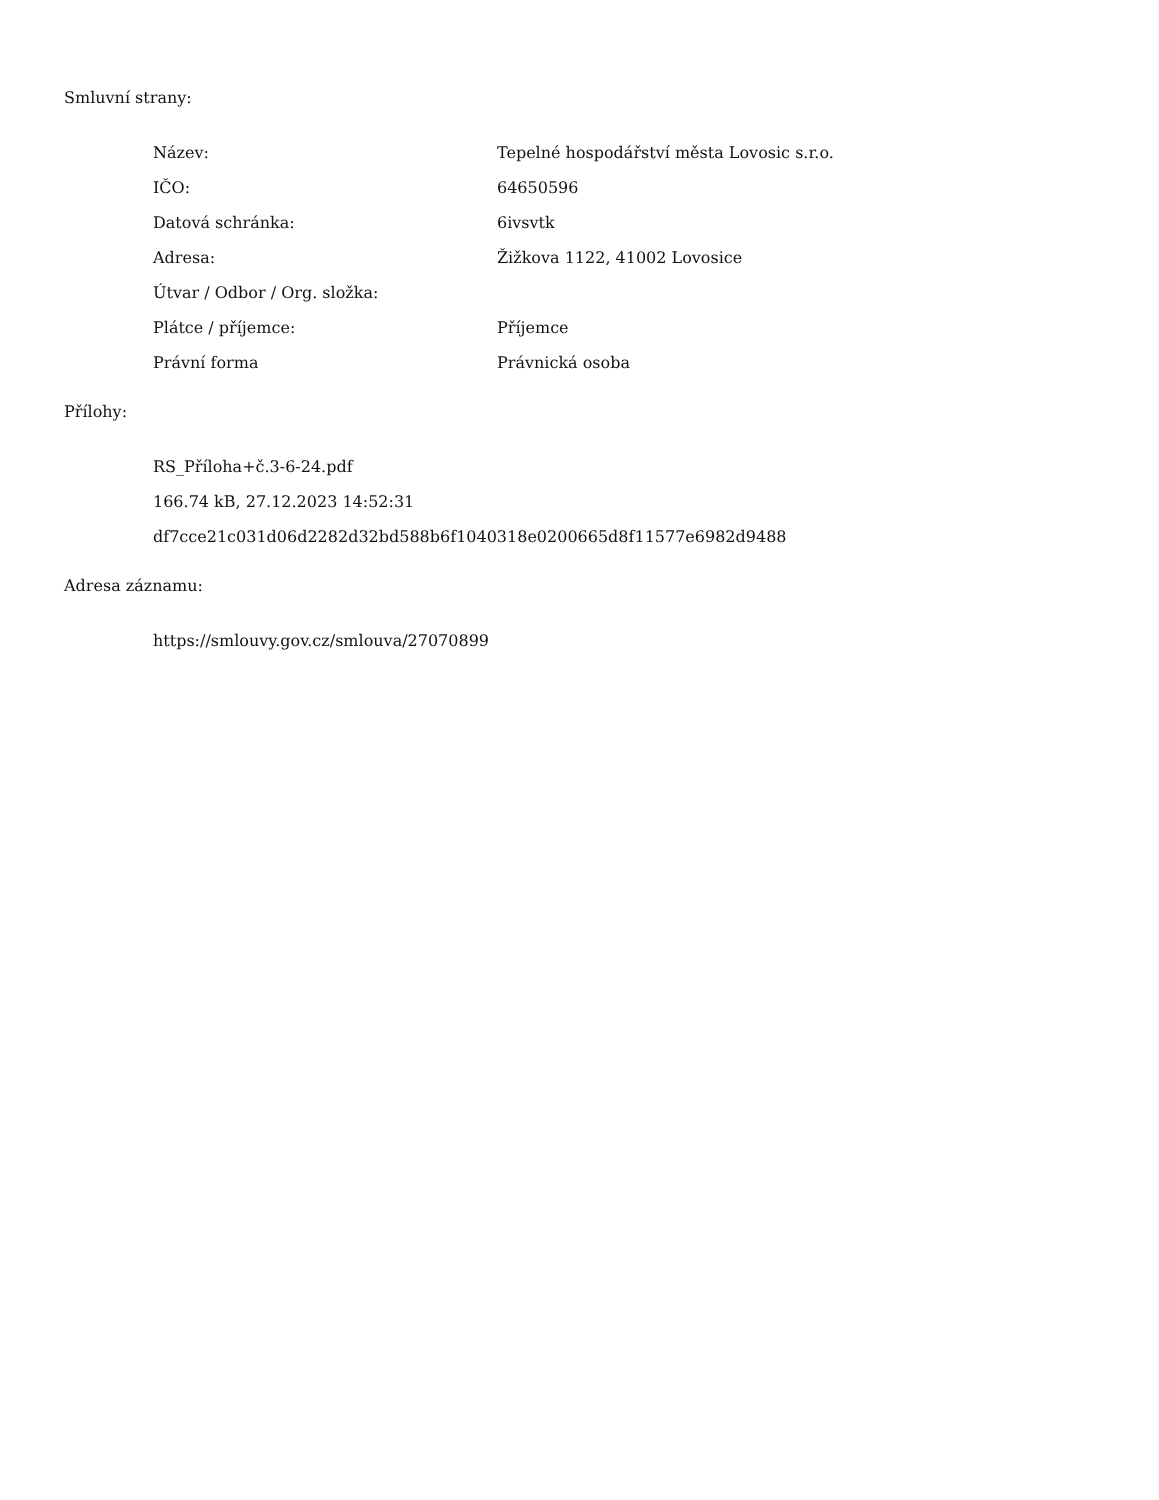Smluvní strany:
| Název: | Tepelné hospodářství města Lovosic s.r.o. |
| IČO: | 64650596 |
| Datová schránka: | 6ivsvtk |
| Adresa: | Žižkova 1122, 41002 Lovosice |
| Útvar / Odbor / Org. složka: | |
| Plátce / příjemce: | Příjemce |
| Právní forma | Právnická osoba |
Přílohy:
RS_Příloha+č.3-6-24.pdf
166.74 kB, 27.12.2023 14:52:31
df7cce21c031d06d2282d32bd588b6f1040318e0200665d8f11577e6982d9488
Adresa záznamu:
https://smlouvy.gov.cz/smlouva/27070899